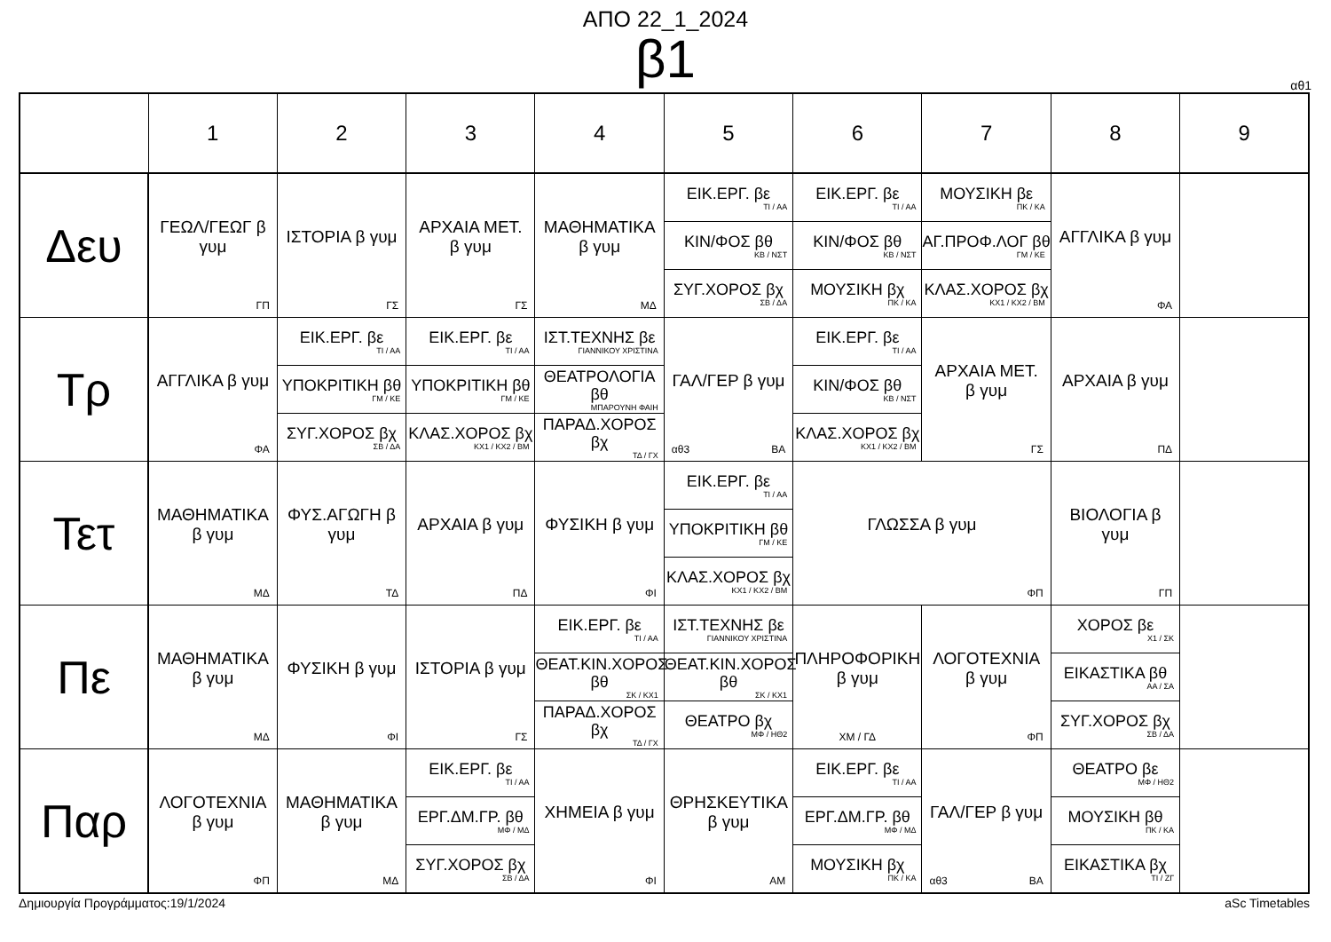ΑΠΟ 22_1_2024
β1
αθ1
| | 1 | 2 | 3 | 4 | 5 | 6 | 7 | 8 | 9 |
| --- | --- | --- | --- | --- | --- | --- | --- | --- | --- |
| Δευ | ΓΕΩΛ/ΓΕΩΓ β γυμ ΓΠ | ΙΣΤΟΡΙΑ β γυμ ΓΣ | ΑΡΧΑΙΑ ΜΕΤ. β γυμ ΓΣ | ΜΑΘΗΜΑΤΙΚΑ β γυμ ΜΔ | ΕΙΚ.ΕΡΓ. βε ΤΙ / ΑΑ ΚΙΝ/ΦΟΣ βθ ΚΒ / ΝΣΤ ΣΥΓ.ΧΟΡΟΣ βχ ΣΒ / ΔΑ | ΕΙΚ.ΕΡΓ. βε ΤΙ / ΑΑ ΚΙΝ/ΦΟΣ βθ ΚΒ / ΝΣΤ ΜΟΥΣΙΚΗ βχ ΠΚ / ΚΑ | ΜΟΥΣΙΚΗ βε ΠΚ / ΚΑ ΑΓ.ΠΡΟΦ.ΛΟΓ βθ ΓΜ / ΚΕ ΚΛΑΣ.ΧΟΡΟΣ βχ ΚΧ1 / ΚΧ2 / ΒΜ | ΑΓΓΛΙΚΑ β γυμ ΦΑ | |
| Τρ | ΑΓΓΛΙΚΑ β γυμ ΦΑ | ΕΙΚ.ΕΡΓ. βε ΤΙ / ΑΑ ΥΠΟΚΡΙΤΙΚΗ βθ ΓΜ / ΚΕ ΣΥΓ.ΧΟΡΟΣ βχ ΣΒ / ΔΑ | ΕΙΚ.ΕΡΓ. βε ΤΙ / ΑΑ ΥΠΟΚΡΙΤΙΚΗ βθ ΓΜ / ΚΕ ΚΛΑΣ.ΧΟΡΟΣ βχ ΚΧ1 / ΚΧ2 / ΒΜ | ΙΣΤ.ΤΕΧΝΗΣ βε ΓΙΑΝΝΙΚΟΥ ΧΡΙΣΤΙΝΑ ΘΕΑΤΡΟΛΟΓΙΑ βθ ΜΠΑΡΟΥΝΗ ΦΑΙΗ ΠΑΡΑΔ.ΧΟΡΟΣ βχ ΤΔ / ΓΧ | ΓΑΛ/ΓΕΡ β γυμ αθ3 ΒΑ | ΕΙΚ.ΕΡΓ. βε ΤΙ / ΑΑ ΚΙΝ/ΦΟΣ βθ ΚΒ / ΝΣΤ ΚΛΑΣ.ΧΟΡΟΣ βχ ΚΧ1 / ΚΧ2 / ΒΜ | ΑΡΧΑΙΑ ΜΕΤ. β γυμ ΓΣ | ΑΡΧΑΙΑ β γυμ ΠΔ | |
| Τετ | ΜΑΘΗΜΑΤΙΚΑ β γυμ ΜΔ | ΦΥΣ.ΑΓΩΓΗ β γυμ ΤΔ | ΑΡΧΑΙΑ β γυμ ΠΔ | ΦΥΣΙΚΗ β γυμ ΦΙ | ΕΙΚ.ΕΡΓ. βε ΤΙ / ΑΑ ΥΠΟΚΡΙΤΙΚΗ βθ ΓΜ / ΚΕ ΚΛΑΣ.ΧΟΡΟΣ βχ ΚΧ1 / ΚΧ2 / ΒΜ | ΓΛΩΣΣΑ β γυμ ΦΠ | | ΒΙΟΛΟΓΙΑ β γυμ ΓΠ | |
| Πε | ΜΑΘΗΜΑΤΙΚΑ β γυμ ΜΔ | ΦΥΣΙΚΗ β γυμ ΦΙ | ΙΣΤΟΡΙΑ β γυμ ΓΣ | ΕΙΚ.ΕΡΓ. βε ΤΙ / ΑΑ ΘΕΑΤ.ΚΙΝ.ΧΟΡΟΣ βθ ΣΚ / ΚΧ1 ΠΑΡΑΔ.ΧΟΡΟΣ βχ ΤΔ / ΓΧ | ΙΣΤ.ΤΕΧΝΗΣ βε ΓΙΑΝΝΙΚΟΥ ΧΡΙΣΤΙΝΑ ΘΕΑΤ.ΚΙΝ.ΧΟΡΟΣ βθ ΣΚ / ΚΧ1 ΘΕΑΤΡΟ βχ ΜΦ / ΗΘ2 | ΠΛΗΡΟΦΟΡΙΚΗ β γυμ ΧΜ / ΓΔ | ΛΟΓΟΤΕΧΝΙΑ β γυμ ΦΠ | ΧΟΡΟΣ βε Χ1 / ΣΚ ΕΙΚΑΣΤΙΚΑ βθ ΑΑ / ΣΑ ΣΥΓ.ΧΟΡΟΣ βχ ΣΒ / ΔΑ | |
| Παρ | ΛΟΓΟΤΕΧΝΙΑ β γυμ ΦΠ | ΜΑΘΗΜΑΤΙΚΑ β γυμ ΜΔ | ΕΙΚ.ΕΡΓ. βε ΤΙ / ΑΑ ΕΡΓ.ΔΜ.ΓΡ. βθ ΜΦ / ΜΔ ΣΥΓ.ΧΟΡΟΣ βχ ΣΒ / ΔΑ | ΧΗΜΕΙΑ β γυμ ΦΙ | ΘΡΗΣΚΕΥΤΙΚΑ β γυμ ΑΜ | ΕΙΚ.ΕΡΓ. βε ΤΙ / ΑΑ ΕΡΓ.ΔΜ.ΓΡ. βθ ΜΦ / ΜΔ ΜΟΥΣΙΚΗ βχ ΠΚ / ΚΑ | ΓΑΛ/ΓΕΡ β γυμ αθ3 ΒΑ | ΘΕΑΤΡΟ βε ΜΦ / ΗΘ2 ΜΟΥΣΙΚΗ βθ ΠΚ / ΚΑ ΕΙΚΑΣΤΙΚΑ βχ ΤΙ / ΖΓ | |
Δημιουργία Προγράμματος:19/1/2024 aSc Timetables